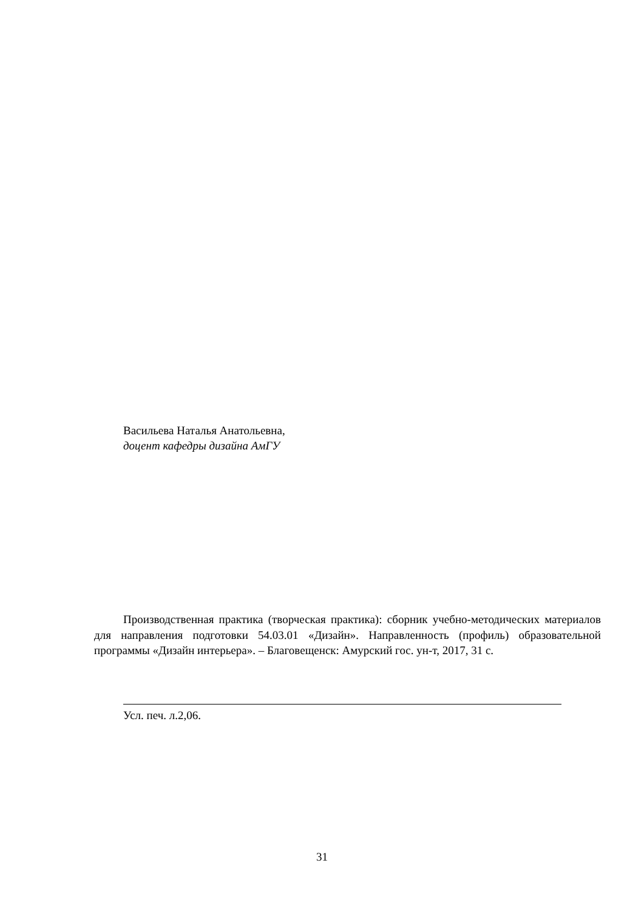Васильева Наталья Анатольевна,
доцент кафедры дизайна АмГУ
Производственная практика (творческая практика): сборник учебно-методических материалов для направления подготовки 54.03.01 «Дизайн». Направленность (профиль) образовательной программы «Дизайн интерьера». – Благовещенск: Амурский гос. ун-т, 2017, 31 с.
Усл. печ. л.2,06.
31